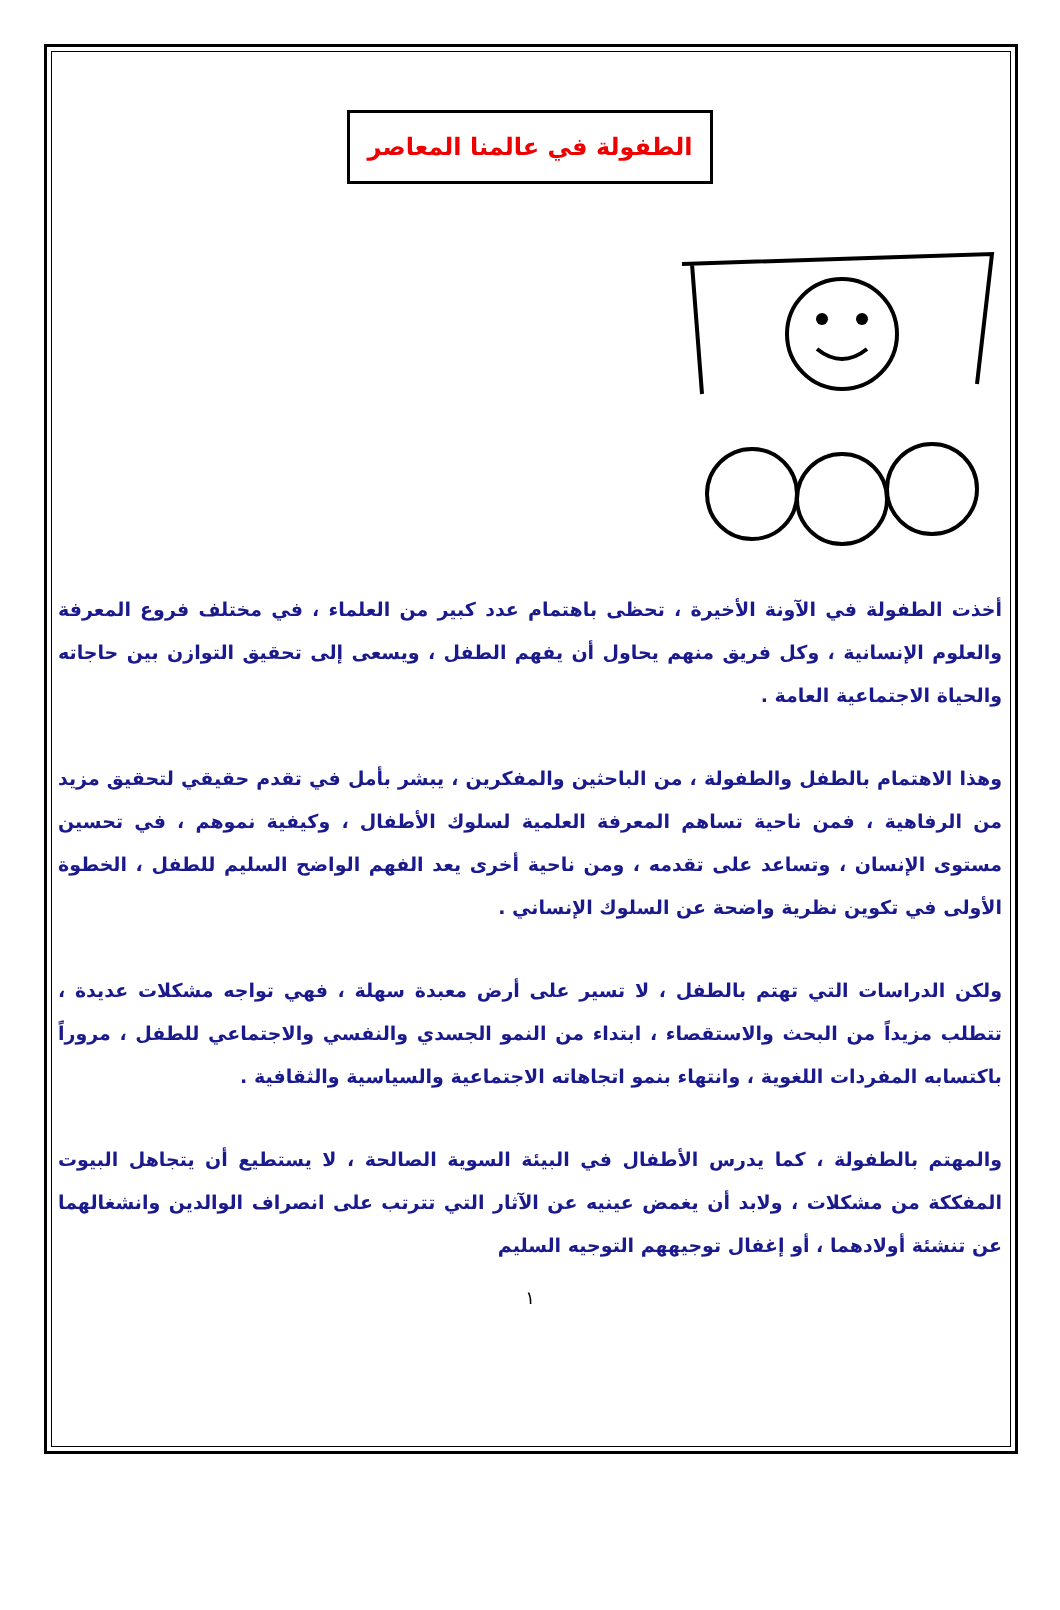الطفولة في عالمنا المعاصر
أخذت الطفولة في الآونة الأخيرة ، تحظى باهتمام عدد كبير من العلماء ، في مختلف فروع المعرفة والعلوم الإنسانية ، وكل فريق منهم يحاول أن يفهم الطفل ، ويسعى إلى تحقيق التوازن بين حاجاته والحياة الاجتماعية العامة .
وهذا الاهتمام بالطفل والطفولة ، من الباحثين والمفكرين ، يبشر بأمل في تقدم حقيقي لتحقيق مزيد من الرفاهية ، فمن ناحية تساهم المعرفة العلمية لسلوك الأطفال ، وكيفية نموهم ، في تحسين مستوى الإنسان ، وتساعد على تقدمه ، ومن ناحية أخرى يعد الفهم الواضح السليم للطفل ، الخطوة الأولى في تكوين نظرية واضحة عن السلوك الإنساني .
ولكن الدراسات التي تهتم بالطفل ، لا تسير على أرض معبدة سهلة ، فهي تواجه مشكلات عديدة ، تتطلب مزيداً من البحث والاستقصاء ، ابتداء من النمو الجسدي والنفسي والاجتماعي للطفل ، مروراً باكتسابه المفردات اللغوية ، وانتهاء بنمو اتجاهاته الاجتماعية والسياسية والثقافية .
والمهتم بالطفولة ، كما يدرس الأطفال في البيئة السوية الصالحة ، لا يستطيع أن يتجاهل البيوت المفككة من مشكلات ، ولابد أن يغمض عينيه عن الآثار التي تترتب على انصراف الوالدين وانشغالهما عن تنشئة أولادهما ، أو إغفال توجيههم التوجيه السليم
١